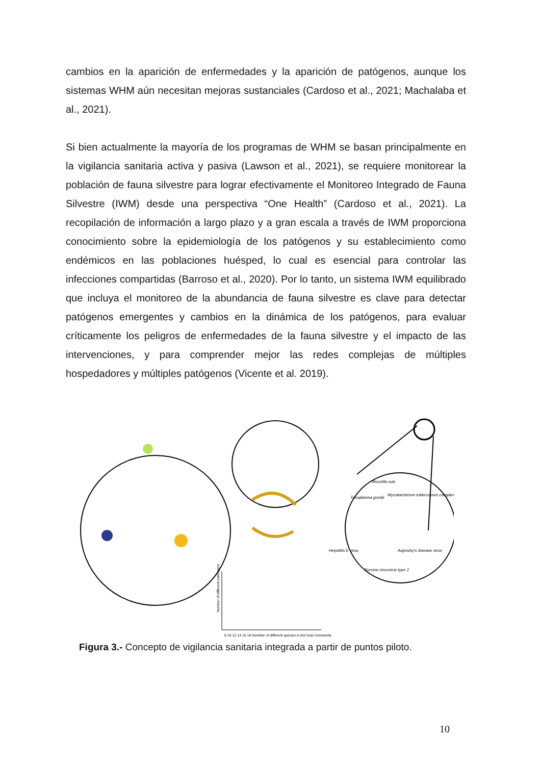cambios en la aparición de enfermedades y la aparición de patógenos, aunque los sistemas WHM aún necesitan mejoras sustanciales (Cardoso et al., 2021; Machalaba et al., 2021).
Si bien actualmente la mayoría de los programas de WHM se basan principalmente en la vigilancia sanitaria activa y pasiva (Lawson et al., 2021), se requiere monitorear la población de fauna silvestre para lograr efectivamente el Monitoreo Integrado de Fauna Silvestre (IWM) desde una perspectiva “One Health” (Cardoso et al., 2021). La recopilación de información a largo plazo y a gran escala a través de IWM proporciona conocimiento sobre la epidemiología de los patógenos y su establecimiento como endémicos en las poblaciones huésped, lo cual es esencial para controlar las infecciones compartidas (Barroso et al., 2020). Por lo tanto, un sistema IWM equilibrado que incluya el monitoreo de la abundancia de fauna silvestre es clave para detectar patógenos emergentes y cambios en la dinámica de los patógenos, para evaluar críticamente los peligros de enfermedades de la fauna silvestre y el impacto de las intervenciones, y para comprender mejor las redes complejas de múltiples hospedadores y múltiples patógenos (Vicente et al. 2019).
Toxoplasma gondii
Brucella suis
Mycobacterium tuberculosis complex
Hepatitis E virus
Porcine circovirus type 2
Aujeszky's disease virus
8 10 12 14 16 18 Number of different species in the host community
Number of different pathogens
Figura 3.- Concepto de vigilancia sanitaria integrada a partir de puntos piloto.
10